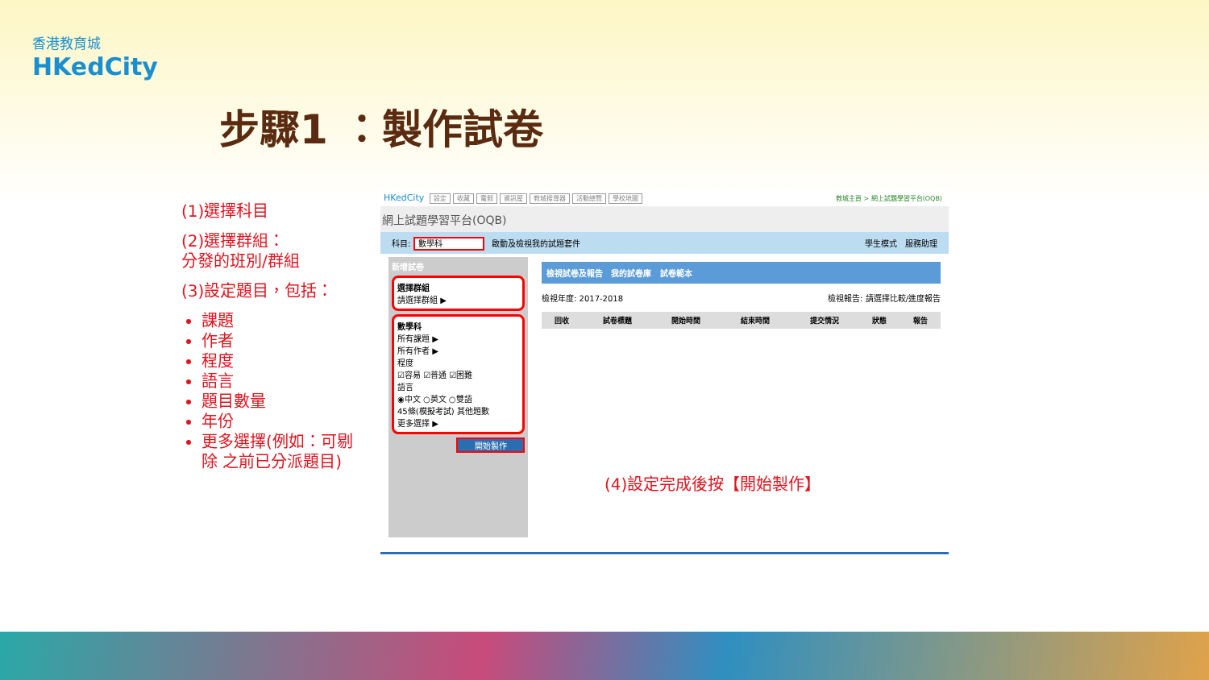香港教育城
HKedCity
步驟1 ：製作試卷
(1)選擇科目
(2)選擇群組：
分發的班別/群組
(3)設定題目，包括：
課題
作者
程度
語言
題目數量
年份
更多選擇(例如：可剔除 之前已分派題目)
HKedCity 設定 收藏 電郵 資訊屋 教城搜尋器 活動總覽 學校地圖 教城主頁 > 網上試題學習平台(OQB)
網上試題學習平台(OQB)
科目: 數學科 啟動及檢視我的試題套件 學生模式 服務助理
新增試卷
選擇群組
請選擇群組 ▶
數學科
所有課題 ▶
所有作者 ▶
程度
☑容易 ☑普通 ☑困難
語言
◉中文 ○英文 ○雙語
45條(模擬考試) 其他題數
更多選擇 ▶
開始製作
檢視試卷及報告 我的試卷庫 試卷範本
檢視年度: 2017-2018 檢視報告: 請選擇比較/進度報告
| 回收 | 試卷標題 | 開始時間 | 結束時間 | 提交情況 | 狀態 | 報告 |
| --- | --- | --- | --- | --- | --- | --- |
(4)設定完成後按【開始製作】